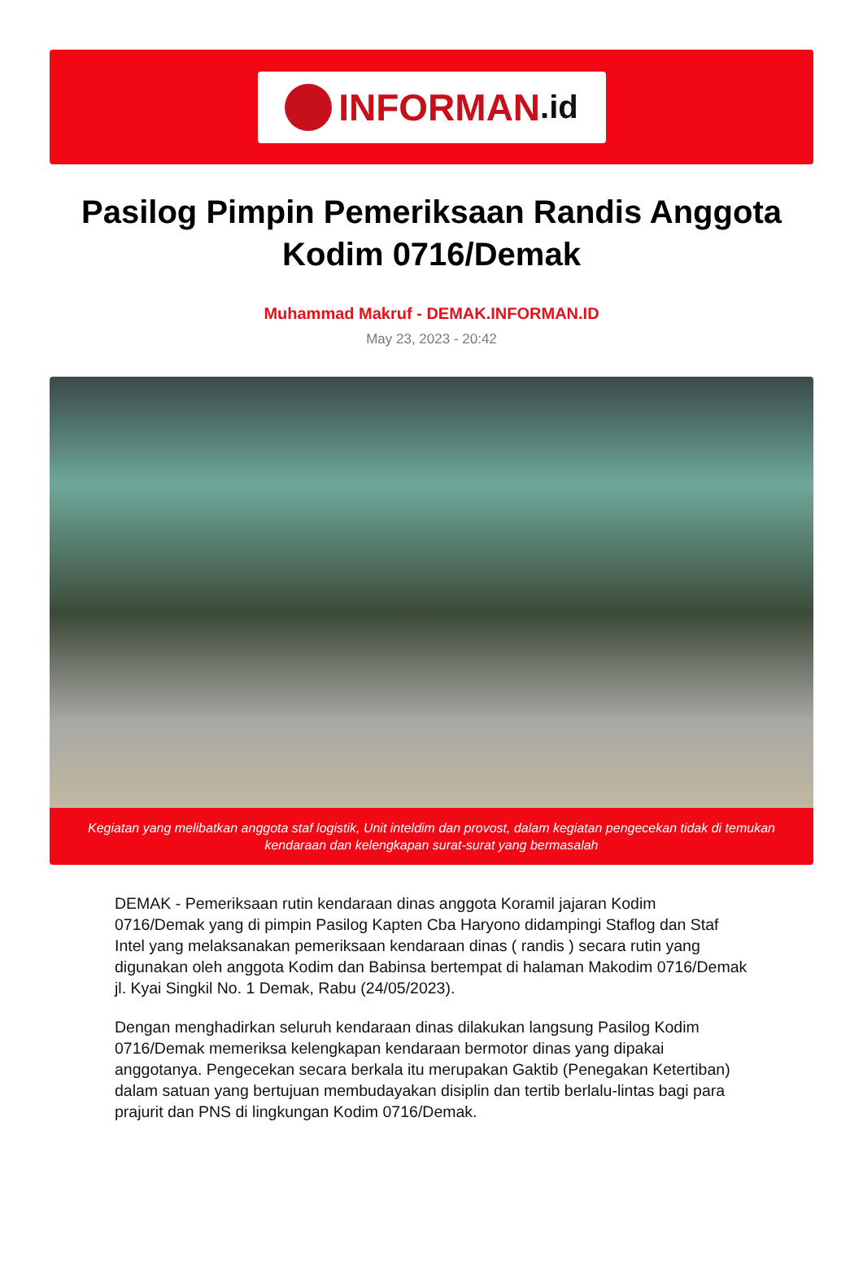INFORMAN.id
Pasilog Pimpin Pemeriksaan Randis Anggota Kodim 0716/Demak
Muhammad Makruf - DEMAK.INFORMAN.ID
May 23, 2023 - 20:42
Kegiatan yang melibatkan anggota staf logistik, Unit inteldim dan provost, dalam kegiatan pengecekan tidak di temukan kendaraan dan kelengkapan surat-surat yang bermasalah
DEMAK - Pemeriksaan rutin kendaraan dinas anggota Koramil jajaran Kodim 0716/Demak yang di pimpin Pasilog Kapten Cba Haryono didampingi Staflog dan Staf Intel yang melaksanakan pemeriksaan kendaraan dinas ( randis ) secara rutin yang digunakan oleh anggota Kodim dan Babinsa bertempat di halaman Makodim 0716/Demak jl. Kyai Singkil No. 1 Demak, Rabu (24/05/2023).
Dengan menghadirkan seluruh kendaraan dinas dilakukan langsung Pasilog Kodim 0716/Demak memeriksa kelengkapan kendaraan bermotor dinas yang dipakai anggotanya. Pengecekan secara berkala itu merupakan Gaktib (Penegakan Ketertiban) dalam satuan yang bertujuan membudayakan disiplin dan tertib berlalu-lintas bagi para prajurit dan PNS di lingkungan Kodim 0716/Demak.